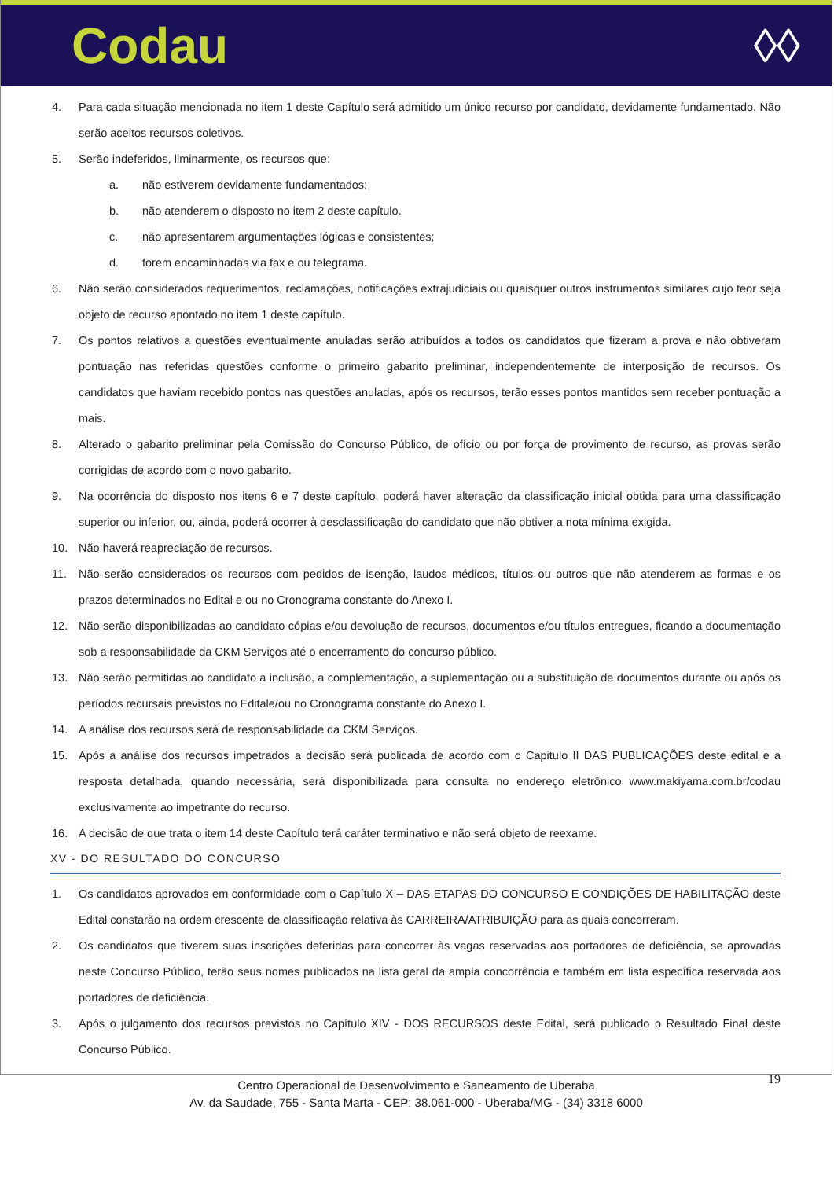Codau ◊◊
4. Para cada situação mencionada no item 1 deste Capítulo será admitido um único recurso por candidato, devidamente fundamentado. Não serão aceitos recursos coletivos.
5. Serão indeferidos, liminarmente, os recursos que:
a. não estiverem devidamente fundamentados;
b. não atenderem o disposto no item 2 deste capítulo.
c. não apresentarem argumentações lógicas e consistentes;
d. forem encaminhadas via fax e ou telegrama.
6. Não serão considerados requerimentos, reclamações, notificações extrajudiciais ou quaisquer outros instrumentos similares cujo teor seja objeto de recurso apontado no item 1 deste capítulo.
7. Os pontos relativos a questões eventualmente anuladas serão atribuídos a todos os candidatos que fizeram a prova e não obtiveram pontuação nas referidas questões conforme o primeiro gabarito preliminar, independentemente de interposição de recursos. Os candidatos que haviam recebido pontos nas questões anuladas, após os recursos, terão esses pontos mantidos sem receber pontuação a mais.
8. Alterado o gabarito preliminar pela Comissão do Concurso Público, de ofício ou por força de provimento de recurso, as provas serão corrigidas de acordo com o novo gabarito.
9. Na ocorrência do disposto nos itens 6 e 7 deste capítulo, poderá haver alteração da classificação inicial obtida para uma classificação superior ou inferior, ou, ainda, poderá ocorrer à desclassificação do candidato que não obtiver a nota mínima exigida.
10. Não haverá reapreciação de recursos.
11. Não serão considerados os recursos com pedidos de isenção, laudos médicos, títulos ou outros que não atenderem as formas e os prazos determinados no Edital e ou no Cronograma constante do Anexo I.
12. Não serão disponibilizadas ao candidato cópias e/ou devolução de recursos, documentos e/ou títulos entregues, ficando a documentação sob a responsabilidade da CKM Serviços até o encerramento do concurso público.
13. Não serão permitidas ao candidato a inclusão, a complementação, a suplementação ou a substituição de documentos durante ou após os períodos recursais previstos no Editale/ou no Cronograma constante do Anexo I.
14. A análise dos recursos será de responsabilidade da CKM Serviços.
15. Após a análise dos recursos impetrados a decisão será publicada de acordo com o Capitulo II DAS PUBLICAÇÕES deste edital e a resposta detalhada, quando necessária, será disponibilizada para consulta no endereço eletrônico www.makiyama.com.br/codau exclusivamente ao impetrante do recurso.
16. A decisão de que trata o item 14 deste Capítulo terá caráter terminativo e não será objeto de reexame.
XV - DO RESULTADO DO CONCURSO
1. Os candidatos aprovados em conformidade com o Capítulo X – DAS ETAPAS DO CONCURSO E CONDIÇÕES DE HABILITAÇÃO deste Edital constarão na ordem crescente de classificação relativa às CARREIRA/ATRIBUIÇÃO para as quais concorreram.
2. Os candidatos que tiverem suas inscrições deferidas para concorrer às vagas reservadas aos portadores de deficiência, se aprovadas neste Concurso Público, terão seus nomes publicados na lista geral da ampla concorrência e também em lista específica reservada aos portadores de deficiência.
3. Após o julgamento dos recursos previstos no Capítulo XIV - DOS RECURSOS deste Edital, será publicado o Resultado Final deste Concurso Público.
19 Centro Operacional de Desenvolvimento e Saneamento de Uberaba
Av. da Saudade, 755 - Santa Marta - CEP: 38.061-000 - Uberaba/MG - (34) 3318 6000